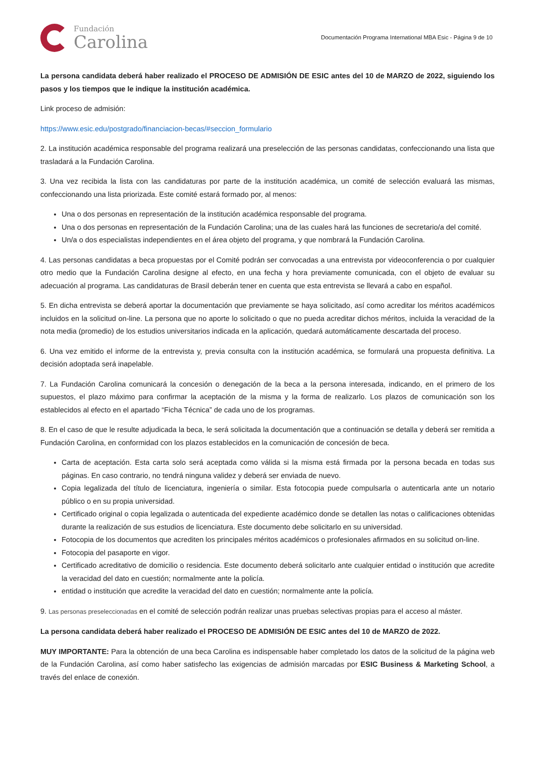Fundación
Carolina
Documentación Programa International MBA Esic - Página 9 de 10
La persona candidata deberá haber realizado el PROCESO DE ADMISIÓN DE ESIC antes del 10 de MARZO de 2022, siguiendo los pasos y los tiempos que le indique la institución académica.
Link proceso de admisión:
https://www.esic.edu/postgrado/financiacion-becas/#seccion_formulario
2. La institución académica responsable del programa realizará una preselección de las personas candidatas, confeccionando una lista que trasladará a la Fundación Carolina.
3. Una vez recibida la lista con las candidaturas por parte de la institución académica, un comité de selección evaluará las mismas, confeccionando una lista priorizada. Este comité estará formado por, al menos:
Una o dos personas en representación de la institución académica responsable del programa.
Una o dos personas en representación de la Fundación Carolina; una de las cuales hará las funciones de secretario/a del comité.
Un/a o dos especialistas independientes en el área objeto del programa, y que nombrará la Fundación Carolina.
4. Las personas candidatas a beca propuestas por el Comité podrán ser convocadas a una entrevista por videoconferencia o por cualquier otro medio que la Fundación Carolina designe al efecto, en una fecha y hora previamente comunicada, con el objeto de evaluar su adecuación al programa. Las candidaturas de Brasil deberán tener en cuenta que esta entrevista se llevará a cabo en español.
5. En dicha entrevista se deberá aportar la documentación que previamente se haya solicitado, así como acreditar los méritos académicos incluidos en la solicitud on-line. La persona que no aporte lo solicitado o que no pueda acreditar dichos méritos, incluida la veracidad de la nota media (promedio) de los estudios universitarios indicada en la aplicación, quedará automáticamente descartada del proceso.
6. Una vez emitido el informe de la entrevista y, previa consulta con la institución académica, se formulará una propuesta definitiva. La decisión adoptada será inapelable.
7. La Fundación Carolina comunicará la concesión o denegación de la beca a la persona interesada, indicando, en el primero de los supuestos, el plazo máximo para confirmar la aceptación de la misma y la forma de realizarlo. Los plazos de comunicación son los establecidos al efecto en el apartado “Ficha Técnica” de cada uno de los programas.
8. En el caso de que le resulte adjudicada la beca, le será solicitada la documentación que a continuación se detalla y deberá ser remitida a Fundación Carolina, en conformidad con los plazos establecidos en la comunicación de concesión de beca.
Carta de aceptación. Esta carta solo será aceptada como válida si la misma está firmada por la persona becada en todas sus páginas. En caso contrario, no tendrá ninguna validez y deberá ser enviada de nuevo.
Copia legalizada del título de licenciatura, ingeniería o similar. Esta fotocopia puede compulsarla o autenticarla ante un notario público o en su propia universidad.
Certificado original o copia legalizada o autenticada del expediente académico donde se detallen las notas o calificaciones obtenidas durante la realización de sus estudios de licenciatura. Este documento debe solicitarlo en su universidad.
Fotocopia de los documentos que acrediten los principales méritos académicos o profesionales afirmados en su solicitud on-line.
Fotocopia del pasaporte en vigor.
Certificado acreditativo de domicilio o residencia. Este documento deberá solicitarlo ante cualquier entidad o institución que acredite la veracidad del dato en cuestión; normalmente ante la policía.
entidad o institución que acredite la veracidad del dato en cuestión; normalmente ante la policía.
9. Las personas preseleccionadas en el comité de selección podrán realizar unas pruebas selectivas propias para el acceso al máster.
La persona candidata deberá haber realizado el PROCESO DE ADMISIÓN DE ESIC antes del 10 de MARZO de 2022.
MUY IMPORTANTE: Para la obtención de una beca Carolina es indispensable haber completado los datos de la solicitud de la página web de la Fundación Carolina, así como haber satisfecho las exigencias de admisión marcadas por ESIC Business & Marketing School, a través del enlace de conexión.